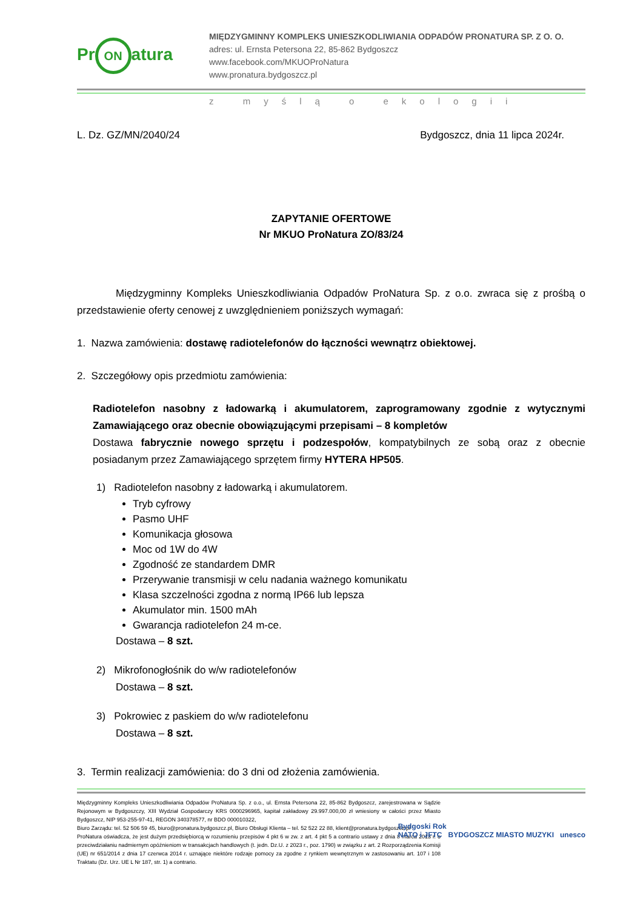Pr ON atura
MIĘDZYGMINNY KOMPLEKS UNIESZKODLIWIANIA ODPADÓW PRONATURA SP. Z O. O.
adres: ul. Ernsta Petersona 22, 85-862 Bydgoszcz
www.facebook.com/MKUOProNatura
www.pronatura.bydgoszcz.pl
z myślą o ekologii
L. Dz. GZ/MN/2040/24 Bydgoszcz, dnia 11 lipca 2024r.
ZAPYTANIE OFERTOWE
Nr MKUO ProNatura ZO/83/24
Międzygminny Kompleks Unieszkodliwiania Odpadów ProNatura Sp. z o.o. zwraca się z prośbą o przedstawienie oferty cenowej z uwzględnieniem poniższych wymagań:
1. Nazwa zamówienia: dostawę radiotelefonów do łączności wewnątrz obiektowej.
2. Szczegółowy opis przedmiotu zamówienia:
Radiotelefon nasobny z ładowarką i akumulatorem, zaprogramowany zgodnie z wytycznymi Zamawiającego oraz obecnie obowiązującymi przepisami – 8 kompletów
Dostawa fabrycznie nowego sprzętu i podzespołów, kompatybilnych ze sobą oraz z obecnie posiadanym przez Zamawiającego sprzętem firmy HYTERA HP505.
1) Radiotelefon nasobny z ładowarką i akumulatorem.
Tryb cyfrowy
Pasmo UHF
Komunikacja głosowa
Moc od 1W do 4W
Zgodność ze standardem DMR
Przerywanie transmisji w celu nadania ważnego komunikatu
Klasa szczelności zgodna z normą IP66 lub lepsza
Akumulator min. 1500 mAh
Gwarancja radiotelefon 24 m-ce.
Dostawa – 8 szt.
2) Mikrofonogłośnik do w/w radiotelefonów
Dostawa – 8 szt.
3) Pokrowiec z paskiem do w/w radiotelefonu
Dostawa – 8 szt.
3. Termin realizacji zamówienia: do 3 dni od złożenia zamówienia.
Międzygminny Kompleks Unieszkodliwiania Odpadów ProNatura Sp. z o.o., ul. Ernsta Petersona 22, 85-862 Bydgoszcz, zarejestrowana w Sądzie Rejonowym w Bydgoszczy, XIII Wydział Gospodarczy KRS 0000296965, kapitał zakładowy 29.997.000,00 zł wniesiony w całości przez Miasto Bydgoszcz, NIP 953-255-97-41, REGON 340378577, nr BDO 000010322,
Biuro Zarządu: tel. 52 506 59 45, biuro@pronatura.bydgoszcz.pl, Biuro Obsługi Klienta – tel. 52 522 22 88, klient@pronatura.bydgoszcz.pl
ProNatura oświadcza, że jest dużym przedsiębiorcą w rozumieniu przepisów 4 pkt 6 w zw. z art. 4 pkt 5 a contrario ustawy z dnia 8 marca 2013 r. o przeciwdziałaniu nadmiernym opóźnieniom w transakcjach handlowych (t. jedn. Dz.U. z 2023 r., poz. 1790) w związku z art. 2 Rozporządzenia Komisji (UE) nr 651/2014 z dnia 17 czerwca 2014 r. uznające niektóre rodzaje pomocy za zgodne z rynkiem wewnętrznym w zastosowaniu art. 107 i 108 Traktatu (Dz. Urz. UE L Nr 187, str. 1) a contrario.
Bydgoski Rok
NATO i JFTC BYDGOSZCZ MIASTO MUZYKI unesco